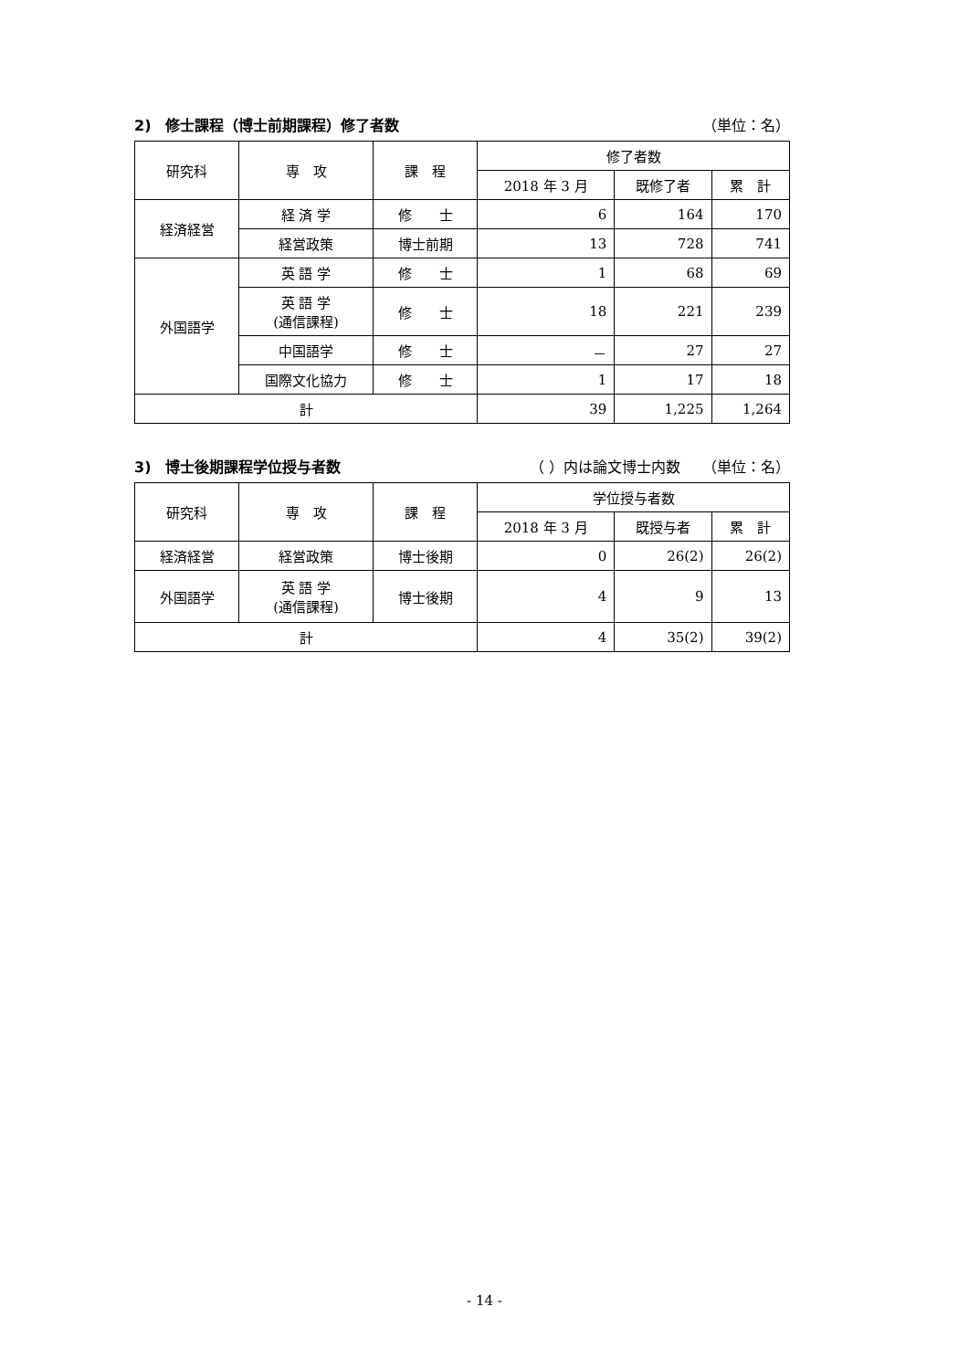2)　修士課程（博士前期課程）修了者数 （単位：名）
| 研究科 | 専 攻 | 課 程 | 修了者数 | | |
| --- | --- | --- | --- | --- | --- |
| | | | 2018 年 3 月 | 既修了者 | 累 計 |
| 経済経営 | 経 済 学 | 修 士 | 6 | 164 | 170 |
| | 経営政策 | 博士前期 | 13 | 728 | 741 |
| 外国語学 | 英 語 学 | 修 士 | 1 | 68 | 69 |
| | 英 語 学 (通信課程) | 修 士 | 18 | 221 | 239 |
| | 中国語学 | 修 士 | － | 27 | 27 |
| | 国際文化協力 | 修 士 | 1 | 17 | 18 |
| 計 | | | 39 | 1,225 | 1,264 |
3)　博士後期課程学位授与者数 （ ）内は論文博士内数　　（単位：名）
| 研究科 | 専 攻 | 課 程 | 学位授与者数 | | |
| --- | --- | --- | --- | --- | --- |
| | | | 2018 年 3 月 | 既授与者 | 累 計 |
| 経済経営 | 経営政策 | 博士後期 | 0 | 26(2) | 26(2) |
| 外国語学 | 英 語 学 (通信課程) | 博士後期 | 4 | 9 | 13 |
| 計 | | | 4 | 35(2) | 39(2) |
- 14 -